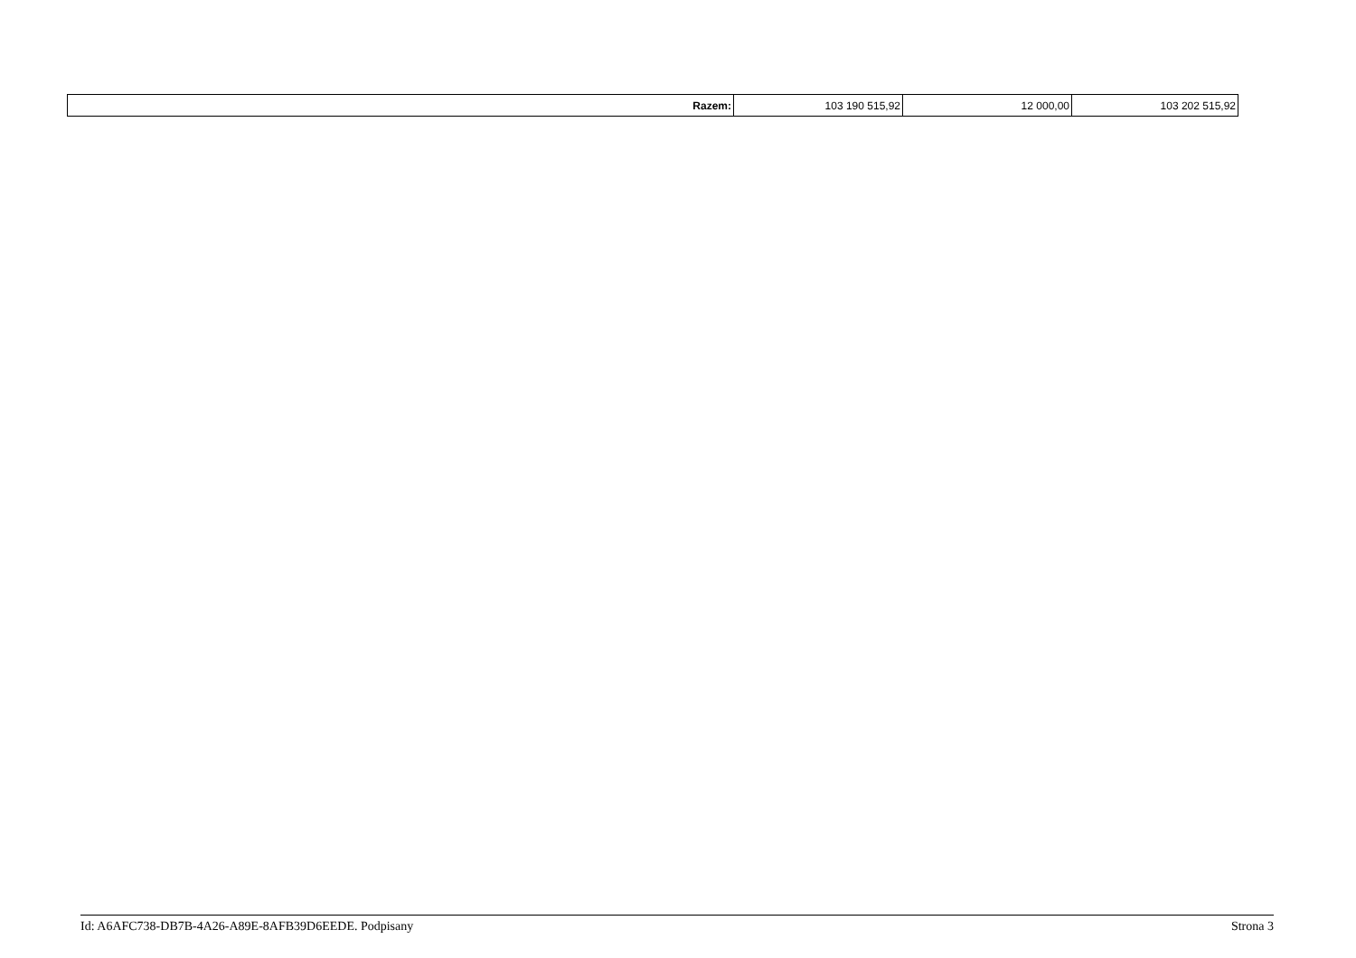| Razem: | 103 190 515,92 | 12 000,00 | 103 202 515,92 |
Id: A6AFC738-DB7B-4A26-A89E-8AFB39D6EEDE. Podpisany Strona 3